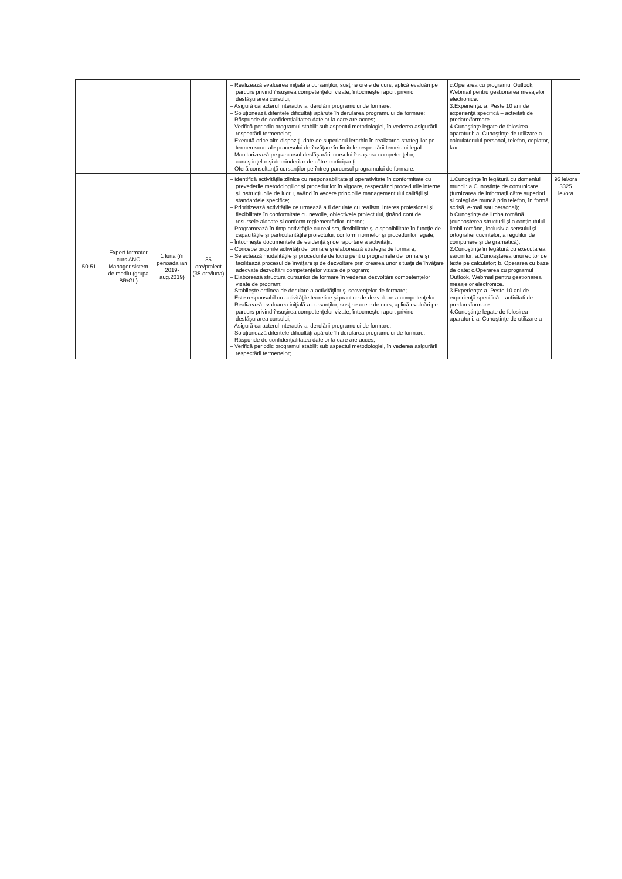| | | | | – Realizează evaluarea iniţială a cursanţilor, susţine orele de curs, aplică evaluări pe parcurs privind însuşirea competenţelor vizate, întocmeşte raport privind desfăşurarea cursului; – Asigură caracterul interactiv al derulării programului de formare; – Soluţionează diferitele dificultăţi apărute în derularea programului de formare; – Răspunde de confidenţialitatea datelor la care are acces; – Verifică periodic programul stabilit sub aspectul metodologiei, în vederea asigurării respectării termenelor; – Execută orice alte dispoziţii date de superiorul ierarhic în realizarea strategiilor pe termen scurt ale procesului de învăţare în limitele respectării temeiului legal. – Monitorizează pe parcursul desfăşurării cursului însuşirea competenţelor, cunoştinţelor şi deprinderilor de către participanţi; – Oferă consultanţă cursanţilor pe întreg parcursul programului de formare. | c.Operarea cu programul Outlook, Webmail pentru gestionarea mesajelor electronice. 3.Experienţa: a. Peste 10 ani de experienţă specifică – activitati de predare/formare 4.Cunoştinţe legate de folosirea aparaturii: a. Cunoştinţe de utilizare a calculatorului personal, telefon, copiator, fax. | |
| 50-51 | Expert formator curs ANC Manager sistem de mediu (grupa BR/GL) | 1 luna (în perioada ian 2019-aug.2019) | 35 ore/proiect (35 ore/luna) | – Identifică activităţile zilnice cu responsabilitate şi operativitate în conformitate cu prevederile metodologiilor şi procedurilor în vigoare, respectând procedurile interne şi instrucţiunile de lucru, având în vedere principiile managementului calităţii şi standardele specifice; – Prioritizează activităţile ce urmează a fi derulate cu realism, interes profesional şi flexibilitate în conformitate cu nevoile, obiectivele proiectului, ţinând cont de resursele alocate şi conform reglementărilor interne; – Programează în timp activităţile cu realism, flexibilitate şi disponibilitate în funcţie de capacităţile şi particularităţile proiectului, conform normelor şi procedurilor legale; – Întocmeşte documentele de evidenţă şi de raportare a activităţii. – Concepe propriile activităţi de formare şi elaborează strategia de formare; – Selectează modalităţile şi procedurile de lucru pentru programele de formare şi facilitează procesul de învăţare şi de dezvoltare prin crearea unor situaţii de învăţare adecvate dezvoltării competenţelor vizate de program; – Elaborează structura cursurilor de formare în vederea dezvoltării competenţelor vizate de program; – Stabileşte ordinea de derulare a activităţilor şi secvenţelor de formare; – Este responsabil cu activităţile teoretice şi practice de dezvoltare a competenţelor; – Realizează evaluarea iniţială a cursanţilor, susţine orele de curs, aplică evaluări pe parcurs privind însuşirea competenţelor vizate, întocmeşte raport privind desfăşurarea cursului; – Asigură caracterul interactiv al derulării programului de formare; – Soluţionează diferitele dificultăţi apărute în derularea programului de formare; – Răspunde de confidenţialitatea datelor la care are acces; – Verifică periodic programul stabilit sub aspectul metodologiei, în vederea asigurării respectării termenelor; | 1.Cunoştinţe în legătură cu domeniul muncii: a.Cunoştinţe de comunicare (furnizarea de informaţii către superiori şi colegi de muncă prin telefon, în formă scrisă, e-mail sau personal); b.Cunoştinţe de limba română (cunoaşterea structurii şi a conţinutului limbii române, inclusiv a sensului şi ortografiei cuvintelor, a regulilor de compunere şi de gramatică); 2.Cunoştinţe în legătură cu executarea sarcinilor: a.Cunoaşterea unui editor de texte pe calculator; b. Operarea cu baze de date; c.Operarea cu programul Outlook, Webmail pentru gestionarea mesajelor electronice. 3.Experienţa: a. Peste 10 ani de experienţă specifică – activitati de predare/formare 4.Cunoştinţe legate de folosirea aparaturii: a. Cunoştinţe de utilizare a | 95 lei/ora 3325 lei/ora |